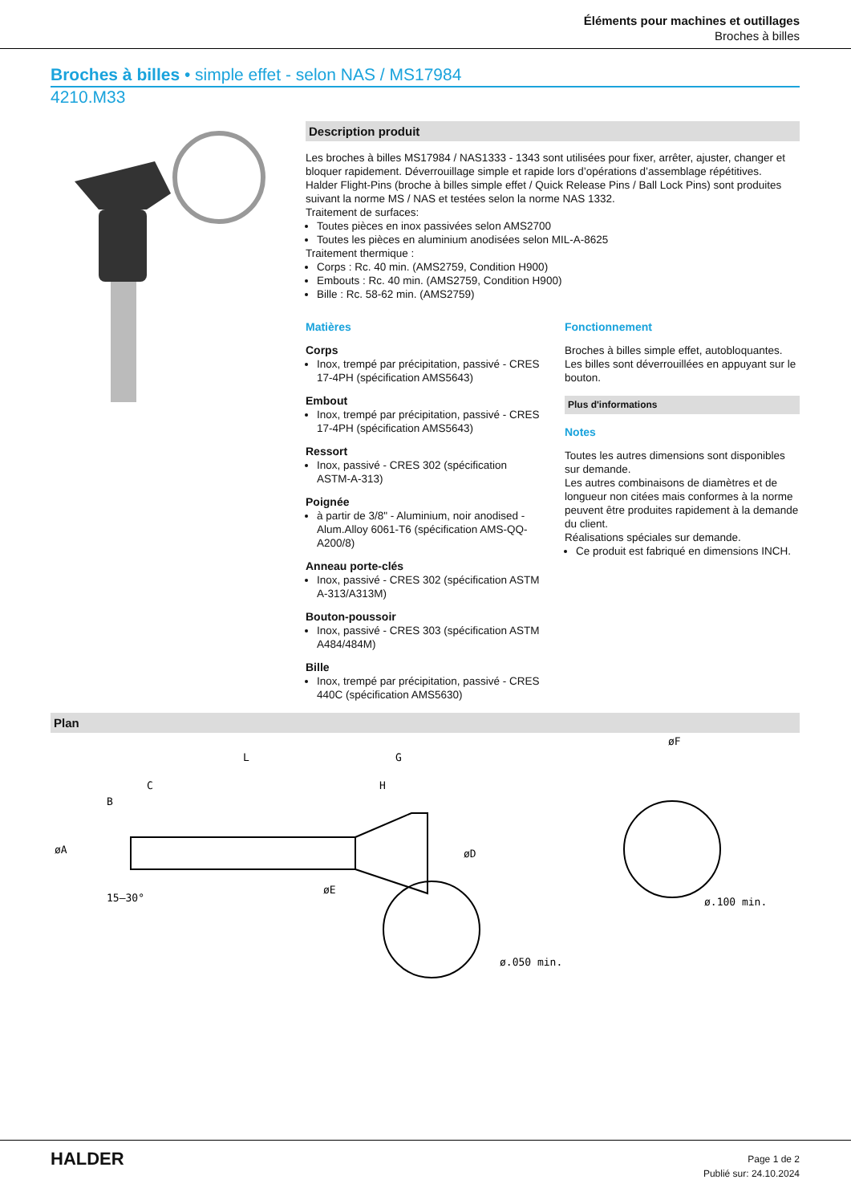Éléments pour machines et outillages
Broches à billes
Broches à billes • simple effet - selon NAS / MS17984
4210.M33
Description produit
Les broches à billes MS17984 / NAS1333 - 1343 sont utilisées pour fixer, arrêter, ajuster, changer et bloquer rapidement. Déverrouillage simple et rapide lors d’opérations d’assemblage répétitives.
Halder Flight-Pins (broche à billes simple effet / Quick Release Pins / Ball Lock Pins) sont produites suivant la norme MS / NAS et testées selon la norme NAS 1332.
Traitement de surfaces:
Toutes pièces en inox passivées selon AMS2700
Toutes les pièces en aluminium anodisées selon MIL-A-8625
Traitement thermique :
Corps : Rc. 40 min. (AMS2759, Condition H900)
Embouts : Rc. 40 min. (AMS2759, Condition H900)
Bille : Rc. 58-62 min. (AMS2759)
Matières
Corps
Inox, trempé par précipitation, passivé - CRES 17-4PH (spécification AMS5643)
Embout
Inox, trempé par précipitation, passivé - CRES 17-4PH (spécification AMS5643)
Ressort
Inox, passivé - CRES 302 (spécification ASTM-A-313)
Poignée
à partir de 3/8" - Aluminium, noir anodised - Alum.Alloy 6061-T6 (spécification AMS-QQ-A200/8)
Anneau porte-clés
Inox, passivé - CRES 302 (spécification ASTM A-313/A313M)
Bouton-poussoir
Inox, passivé - CRES 303 (spécification ASTM A484/484M)
Bille
Inox, trempé par précipitation, passivé - CRES 440C (spécification AMS5630)
Fonctionnement
Broches à billes simple effet, autobloquantes. Les billes sont déverrouillées en appuyant sur le bouton.
Plus d'informations
Notes
Toutes les autres dimensions sont disponibles sur demande.
Les autres combinaisons de diamètres et de longueur non citées mais conformes à la norme peuvent être produites rapidement à la demande du client.
Réalisations spéciales sur demande.
Ce produit est fabriqué en dimensions INCH.
Plan
L
G
H
C
øA
B
øD
øE
15–30°
ø.050 min.
øF
ø.100 min.
HALDER
Page 1 de 2
Publié sur: 24.10.2024